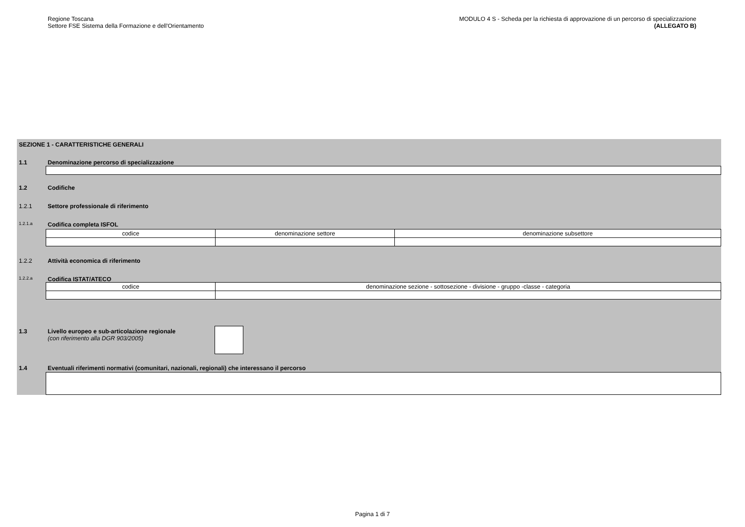Regione Toscana
Settore FSE Sistema della Formazione e dell'Orientamento
MODULO 4 S - Scheda per la richiesta di approvazione di un percorso di specializzazione
(ALLEGATO B)
SEZIONE 1 - CARATTERISTICHE GENERALI
1.1 Denominazione percorso di specializzazione
1.2 Codifiche
1.2.1 Settore professionale di riferimento
1.2.1.a Codifica completa ISFOL
| codice | denominazione settore | denominazione subsettore |
1.2.2 Attività economica di riferimento
1.2.2.a Codifica ISTAT/ATECO
| codice | denominazione sezione - sottosezione - divisione - gruppo -classe - categoria |
1.3 Livello europeo e sub-articolazione regionale
(con riferimento alla DGR 903/2005)
1.4 Eventuali riferimenti normativi (comunitari, nazionali, regionali) che interessano il percorso
Pagina 1 di 7